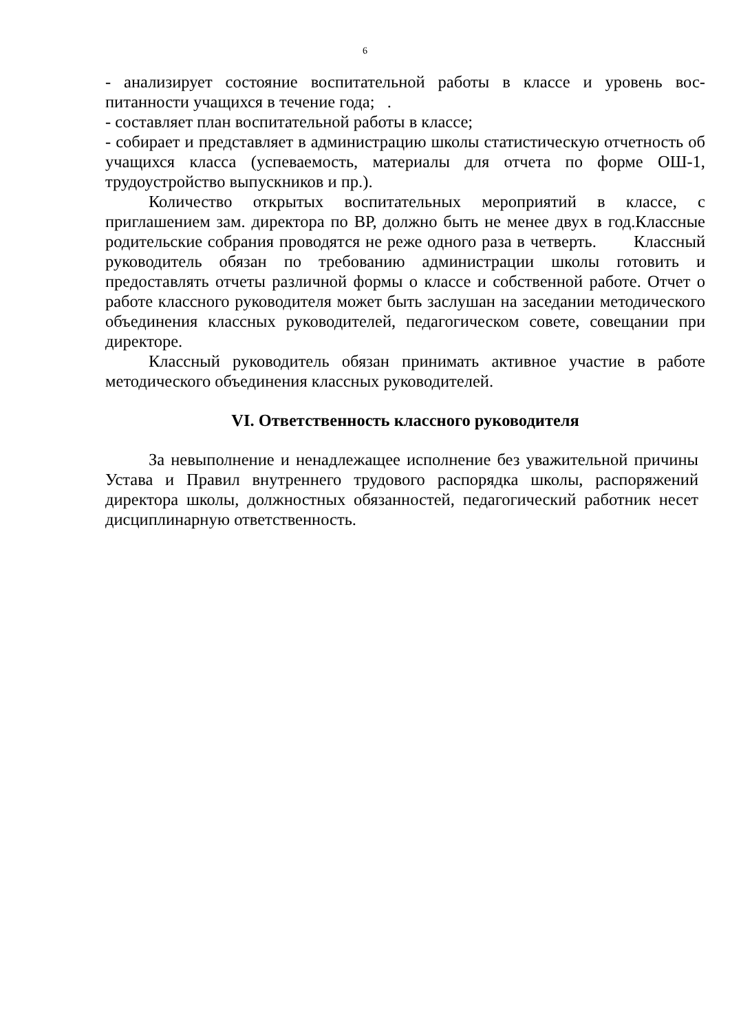6
- анализирует состояние воспитательной работы в классе и уровень вос-питанности учащихся в течение года; .
- составляет план воспитательной работы в классе;
- собирает и представляет в администрацию школы статистическую отчетность об учащихся класса (успеваемость, материалы для отчета по форме ОШ-1, трудоустройство выпускников и пр.).
Количество открытых воспитательных мероприятий в классе, с приглашением зам. директора по ВР, должно быть не менее двух в год.Классные родительские собрания проводятся не реже одного раза в четверть. Классный руководитель обязан по требованию администрации школы готовить и предоставлять отчеты различной формы о классе и собственной работе. Отчет о работе классного руководителя может быть заслушан на заседании методического объединения классных руководителей, педагогическом совете, совещании при директоре.
Классный руководитель обязан принимать активное участие в работе методического объединения классных руководителей.
VI. Ответственность классного руководителя
За невыполнение и ненадлежащее исполнение без уважительной причины Устава и Правил внутреннего трудового распорядка школы, распоряжений директора школы, должностных обязанностей, педагогический работник несет дисциплинарную ответственность.